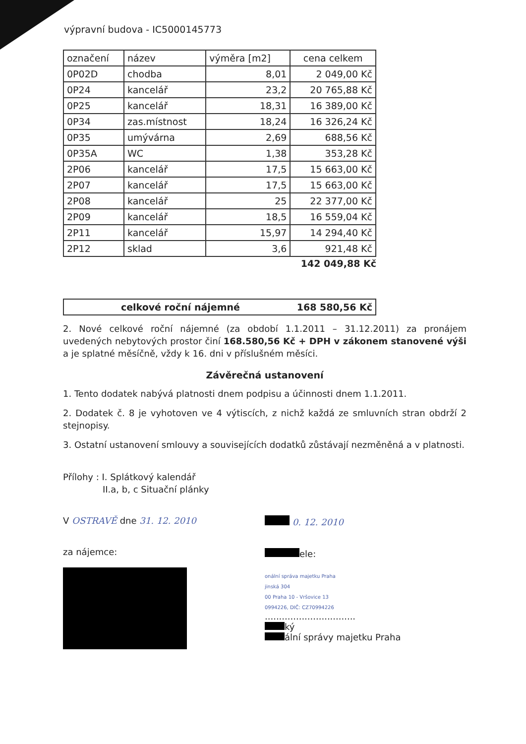výpravní budova - IC5000145773
| označení | název | výměra [m2] | cena celkem |
| --- | --- | --- | --- |
| 0P02D | chodba | 8,01 | 2 049,00 Kč |
| 0P24 | kancelář | 23,2 | 20 765,88 Kč |
| 0P25 | kancelář | 18,31 | 16 389,00 Kč |
| 0P34 | zas.místnost | 18,24 | 16 326,24 Kč |
| 0P35 | umývárna | 2,69 | 688,56 Kč |
| 0P35A | WC | 1,38 | 353,28 Kč |
| 2P06 | kancelář | 17,5 | 15 663,00 Kč |
| 2P07 | kancelář | 17,5 | 15 663,00 Kč |
| 2P08 | kancelář | 25 | 22 377,00 Kč |
| 2P09 | kancelář | 18,5 | 16 559,04 Kč |
| 2P11 | kancelář | 15,97 | 14 294,40 Kč |
| 2P12 | sklad | 3,6 | 921,48 Kč |
142 049,88 Kč
celkové roční nájemné 168 580,56 Kč
2. Nové celkové roční nájemné (za období 1.1.2011 – 31.12.2011) za pronájem uvedených nebytových prostor činí 168.580,56 Kč + DPH v zákonem stanovené výši a je splatné měsíčně, vždy k 16. dni v příslušném měsíci.
Závěrečná ustanovení
1. Tento dodatek nabývá platnosti dnem podpisu a účinnosti dnem 1.1.2011.
2. Dodatek č. 8 je vyhotoven ve 4 výtiscích, z nichž každá ze smluvních stran obdrží 2 stejnopisy.
3. Ostatní ustanovení smlouvy a souvisejících dodatků zůstávají nezměněná a v platnosti.
Přílohy : I. Splátkový kalendář
II.a, b, c Situační plánky
V OSTRAVĚ dne 31. 12. 2010
za nájemce:
0. 12. 2010
ele:
onální správa majetku Praha
jinská 304
00 Praha 10 - Vršovice 13
0994226, DIČ: CZ70994226
................................
ký
ální správy majetku Praha